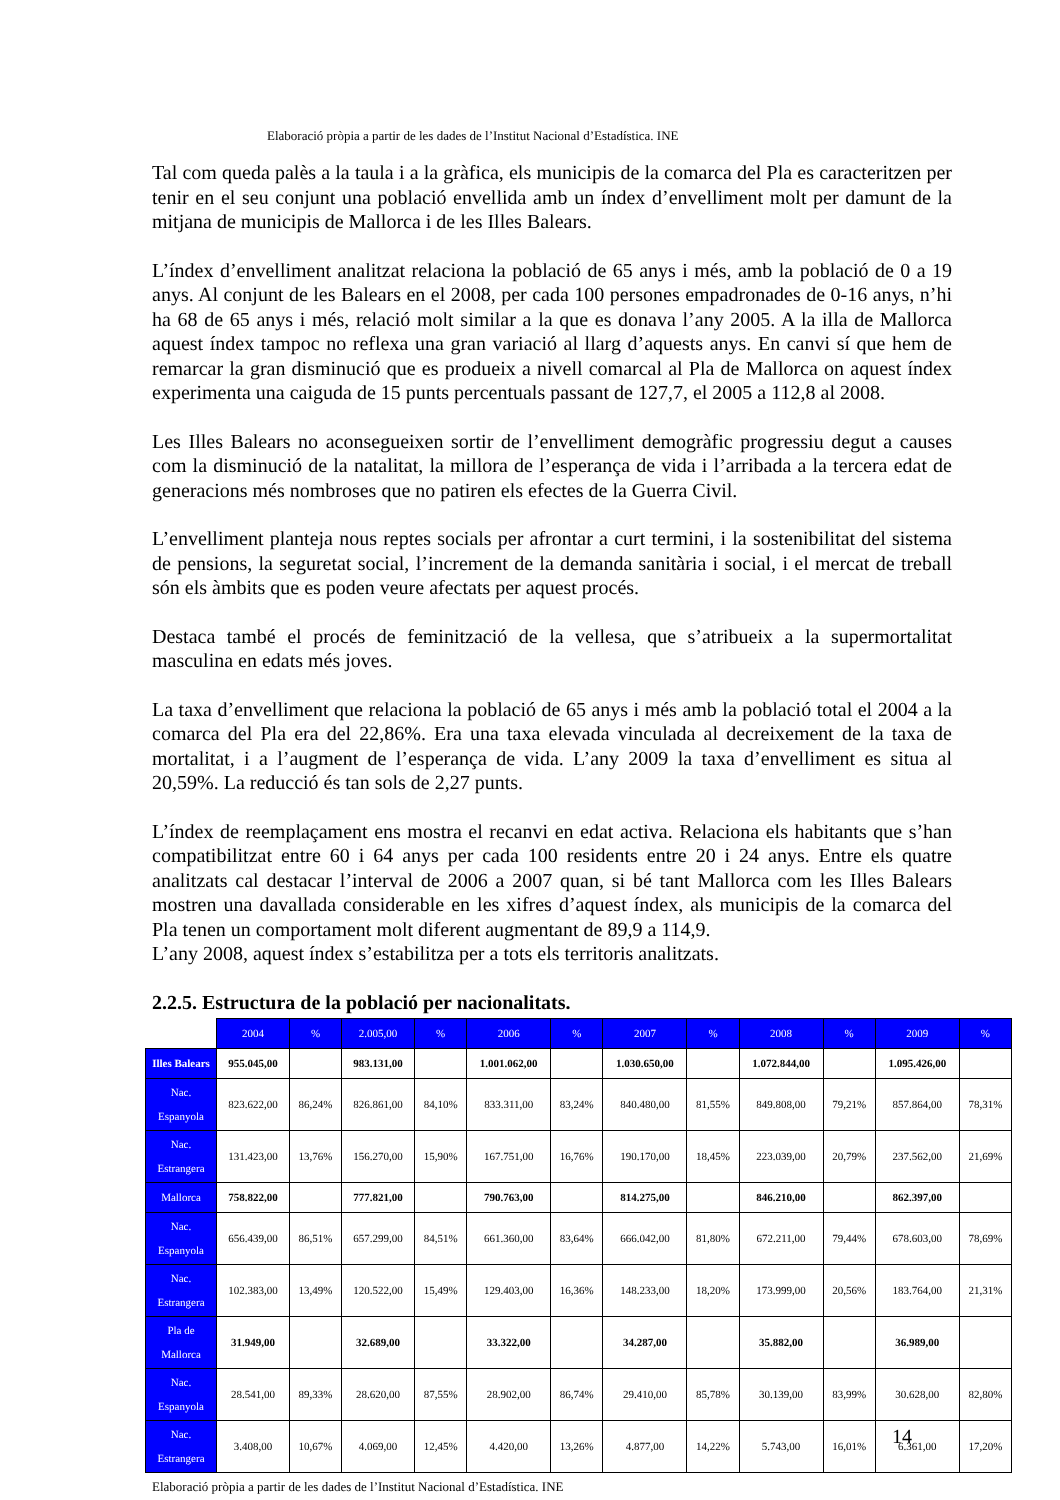Elaboració pròpia a partir de les dades de l’Institut Nacional d’Estadística. INE
Tal com queda palès a la taula i a la gràfica, els municipis de la comarca del Pla es caracteritzen per tenir en el seu conjunt una població envellida amb un índex d’envelliment molt per damunt de la mitjana de municipis de Mallorca i de les Illes Balears.
L’índex d’envelliment analitzat relaciona la població de 65 anys i més, amb la població de 0 a 19 anys. Al conjunt de les Balears en el 2008, per cada 100 persones empadronades de 0-16 anys, n’hi ha 68 de 65 anys i més, relació molt similar a la que es donava l’any 2005. A la illa de Mallorca aquest índex tampoc no reflexa una gran variació al llarg d’aquests anys. En canvi sí que hem de remarcar la gran disminució que es produeix a nivell comarcal al Pla de Mallorca on aquest índex experimenta una caiguda de 15 punts percentuals passant de 127,7, el 2005 a 112,8 al 2008.
Les Illes Balears no aconsegueixen sortir de l’envelliment demogràfic progressiu degut a causes com la disminució de la natalitat, la millora de l’esperança de vida i l’arribada a la tercera edat de generacions més nombroses que no patiren els efectes de la Guerra Civil.
L’envelliment planteja nous reptes socials per afrontar a curt termini, i la sostenibilitat del sistema de pensions, la seguretat social, l’increment de la demanda sanitària i social, i el mercat de treball són els àmbits que es poden veure afectats per aquest procés.
Destaca també el procés de feminització de la vellesa, que s’atribueix a la supermortalitat masculina en edats més joves.
La taxa d’envelliment que relaciona la població de 65 anys i més amb la població total el 2004 a la comarca del Pla era del 22,86%. Era una taxa elevada vinculada al decreixement de la taxa de mortalitat, i a l’augment de l’esperança de vida. L’any 2009 la taxa d’envelliment es situa al 20,59%. La reducció és tan sols de 2,27 punts.
L’índex de reemplaçament ens mostra el recanvi en edat activa. Relaciona els habitants que s’han compatibilitzat entre 60 i 64 anys per cada 100 residents entre 20 i 24 anys. Entre els quatre analitzats cal destacar l’interval de 2006 a 2007 quan, si bé tant Mallorca com les Illes Balears mostren una davallada considerable en les xifres d’aquest índex, als municipis de la comarca del Pla tenen un comportament molt diferent augmentant de 89,9 a 114,9.
L’any 2008, aquest índex s’estabilitza per a tots els territoris analitzats.
2.2.5. Estructura de la població per nacionalitats.
| | 2004 | % | 2.005,00 | % | 2006 | % | 2007 | % | 2008 | % | 2009 | % |
| Illes Balears | 955.045,00 | | 983.131,00 | | 1.001.062,00 | | 1.030.650,00 | | 1.072.844,00 | | 1.095.426,00 | |
| Nac. Espanyola | 823.622,00 | 86,24% | 826.861,00 | 84,10% | 833.311,00 | 83,24% | 840.480,00 | 81,55% | 849.808,00 | 79,21% | 857.864,00 | 78,31% |
| Nac. Estrangera | 131.423,00 | 13,76% | 156.270,00 | 15,90% | 167.751,00 | 16,76% | 190.170,00 | 18,45% | 223.039,00 | 20,79% | 237.562,00 | 21,69% |
| Mallorca | 758.822,00 | | 777.821,00 | | 790.763,00 | | 814.275,00 | | 846.210,00 | | 862.397,00 | |
| Nac. Espanyola | 656.439,00 | 86,51% | 657.299,00 | 84,51% | 661.360,00 | 83,64% | 666.042,00 | 81,80% | 672.211,00 | 79,44% | 678.603,00 | 78,69% |
| Nac. Estrangera | 102.383,00 | 13,49% | 120.522,00 | 15,49% | 129.403,00 | 16,36% | 148.233,00 | 18,20% | 173.999,00 | 20,56% | 183.764,00 | 21,31% |
| Pla de Mallorca | 31.949,00 | | 32.689,00 | | 33.322,00 | | 34.287,00 | | 35.882,00 | | 36.989,00 | |
| Nac. Espanyola | 28.541,00 | 89,33% | 28.620,00 | 87,55% | 28.902,00 | 86,74% | 29.410,00 | 85,78% | 30.139,00 | 83,99% | 30.628,00 | 82,80% |
| Nac. Estrangera | 3.408,00 | 10,67% | 4.069,00 | 12,45% | 4.420,00 | 13,26% | 4.877,00 | 14,22% | 5.743,00 | 16,01% | 6.361,00 | 17,20% |
Elaboració pròpia a partir de les dades de l’Institut Nacional d’Estadística. INE
14